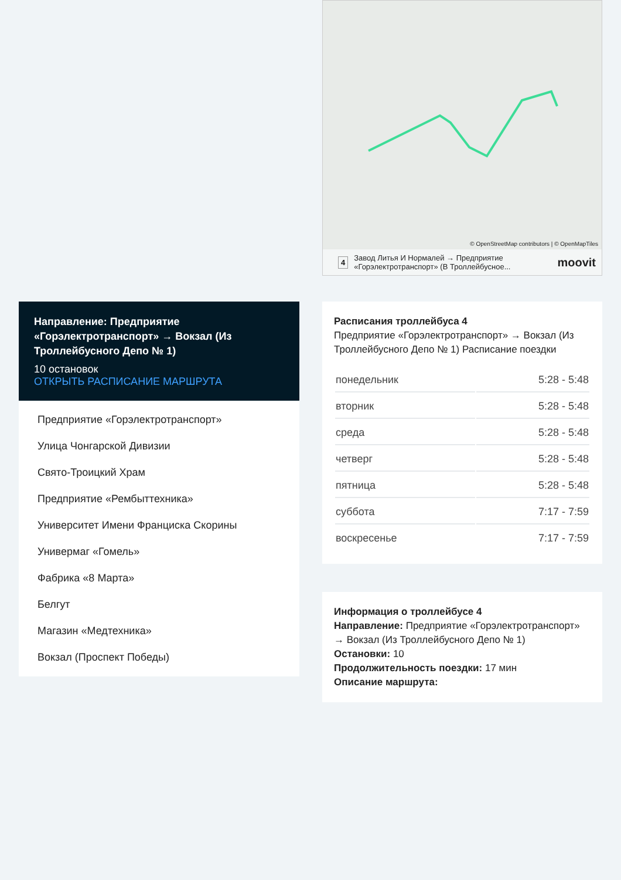Направление: Предприятие «Горэлектротранспорт» → Вокзал (Из Троллейбусного Депо № 1)
10 остановок
ОТКРЫТЬ РАСПИСАНИЕ МАРШРУТА
Предприятие «Горэлектротранспорт»
Улица Чонгарской Дивизии
Свято-Троицкий Храм
Предприятие «Рембыттехника»
Университет Имени Франциска Скорины
Универмаг «Гомель»
Фабрика «8 Марта»
Белгут
Магазин «Медтехника»
Вокзал (Проспект Победы)
© OpenStreetMap contributors | © OpenMapTiles
4 Завод Литья И Нормалей → Предприятие «Горэлектротранспорт» (В Троллейбусное... moovit
Расписания троллейбуса 4
Предприятие «Горэлектротранспорт» → Вокзал (Из Троллейбусного Депо № 1) Расписание поездки
| понедельник | 5:28 - 5:48 |
| вторник | 5:28 - 5:48 |
| среда | 5:28 - 5:48 |
| четверг | 5:28 - 5:48 |
| пятница | 5:28 - 5:48 |
| суббота | 7:17 - 7:59 |
| воскресенье | 7:17 - 7:59 |
Информация о троллейбусе 4
Направление: Предприятие «Горэлектротранспорт» → Вокзал (Из Троллейбусного Депо № 1)
Остановки: 10
Продолжительность поездки: 17 мин
Описание маршрута: